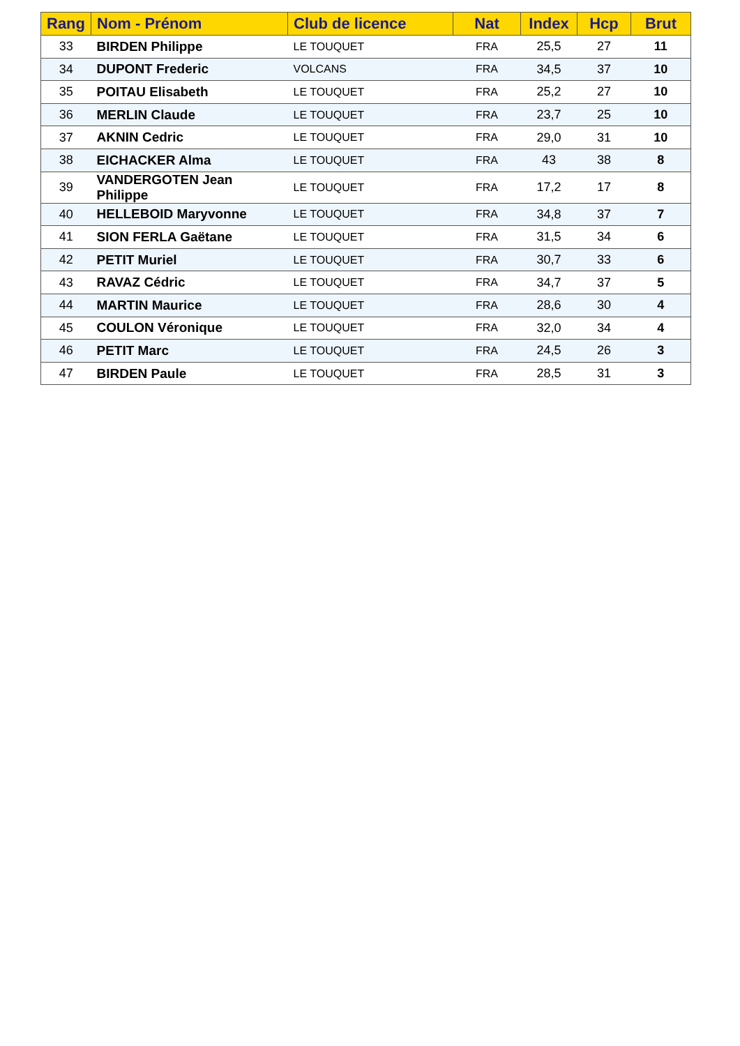| Rang | Nom - Prénom | Club de licence | Nat | Index | Hcp | Brut |
| --- | --- | --- | --- | --- | --- | --- |
| 33 | BIRDEN Philippe | LE TOUQUET | FRA | 25,5 | 27 | 11 |
| 34 | DUPONT Frederic | VOLCANS | FRA | 34,5 | 37 | 10 |
| 35 | POITAU Elisabeth | LE TOUQUET | FRA | 25,2 | 27 | 10 |
| 36 | MERLIN Claude | LE TOUQUET | FRA | 23,7 | 25 | 10 |
| 37 | AKNIN Cedric | LE TOUQUET | FRA | 29,0 | 31 | 10 |
| 38 | EICHACKER Alma | LE TOUQUET | FRA | 43 | 38 | 8 |
| 39 | VANDERGOTEN Jean Philippe | LE TOUQUET | FRA | 17,2 | 17 | 8 |
| 40 | HELLEBOID Maryvonne | LE TOUQUET | FRA | 34,8 | 37 | 7 |
| 41 | SION FERLA Gaëtane | LE TOUQUET | FRA | 31,5 | 34 | 6 |
| 42 | PETIT Muriel | LE TOUQUET | FRA | 30,7 | 33 | 6 |
| 43 | RAVAZ Cédric | LE TOUQUET | FRA | 34,7 | 37 | 5 |
| 44 | MARTIN Maurice | LE TOUQUET | FRA | 28,6 | 30 | 4 |
| 45 | COULON Véronique | LE TOUQUET | FRA | 32,0 | 34 | 4 |
| 46 | PETIT Marc | LE TOUQUET | FRA | 24,5 | 26 | 3 |
| 47 | BIRDEN Paule | LE TOUQUET | FRA | 28,5 | 31 | 3 |